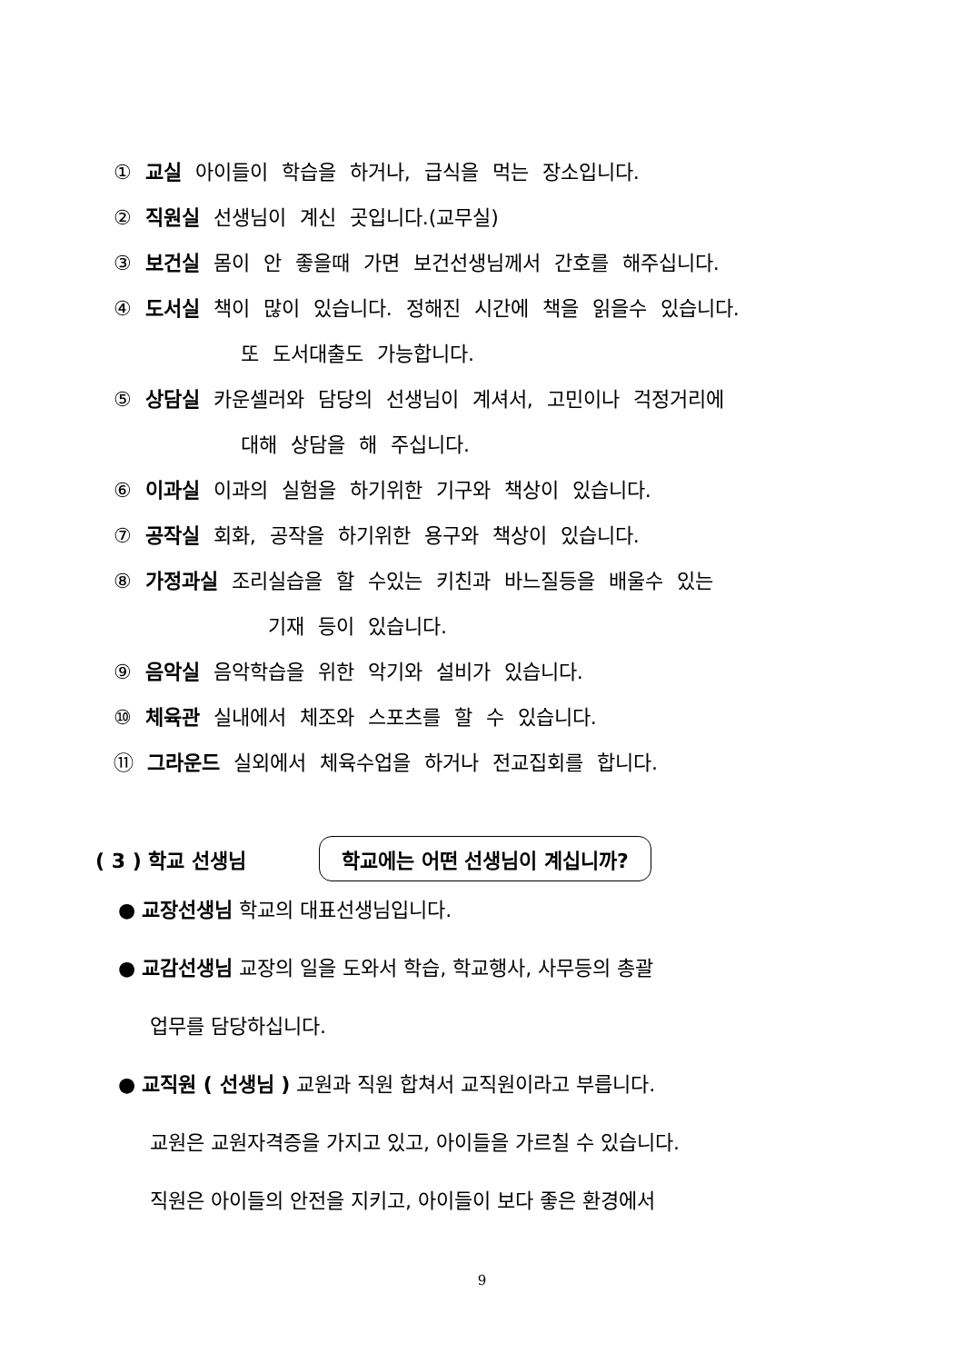① 교실 아이들이 학습을 하거나, 급식을 먹는 장소입니다.
② 직원실 선생님이 계신 곳입니다.(교무실)
③ 보건실 몸이 안 좋을때 가면 보건선생님께서 간호를 해주십니다.
④ 도서실 책이 많이 있습니다. 정해진 시간에 책을 읽을수 있습니다.
또 도서대출도 가능합니다.
⑤ 상담실 카운셀러와 담당의 선생님이 계셔서, 고민이나 걱정거리에
대해 상담을 해 주십니다.
⑥ 이과실 이과의 실험을 하기위한 기구와 책상이 있습니다.
⑦ 공작실 회화, 공작을 하기위한 용구와 책상이 있습니다.
⑧ 가정과실 조리실습을 할 수있는 키친과 바느질등을 배울수 있는
기재 등이 있습니다.
⑨ 음악실 음악학습을 위한 악기와 설비가 있습니다.
⑩ 체육관 실내에서 체조와 스포츠를 할 수 있습니다.
⑪ 그라운드 실외에서 체육수업을 하거나 전교집회를 합니다.
( 3 ) 학교 선생님
학교에는 어떤 선생님이 계십니까?
● 교장선생님 학교의 대표선생님입니다.
● 교감선생님 교장의 일을 도와서 학습, 학교행사, 사무등의 총괄
업무를 담당하십니다.
● 교직원 ( 선생님 ) 교원과 직원 합쳐서 교직원이라고 부릅니다.
교원은 교원자격증을 가지고 있고, 아이들을 가르칠 수 있습니다.
직원은 아이들의 안전을 지키고, 아이들이 보다 좋은 환경에서
9